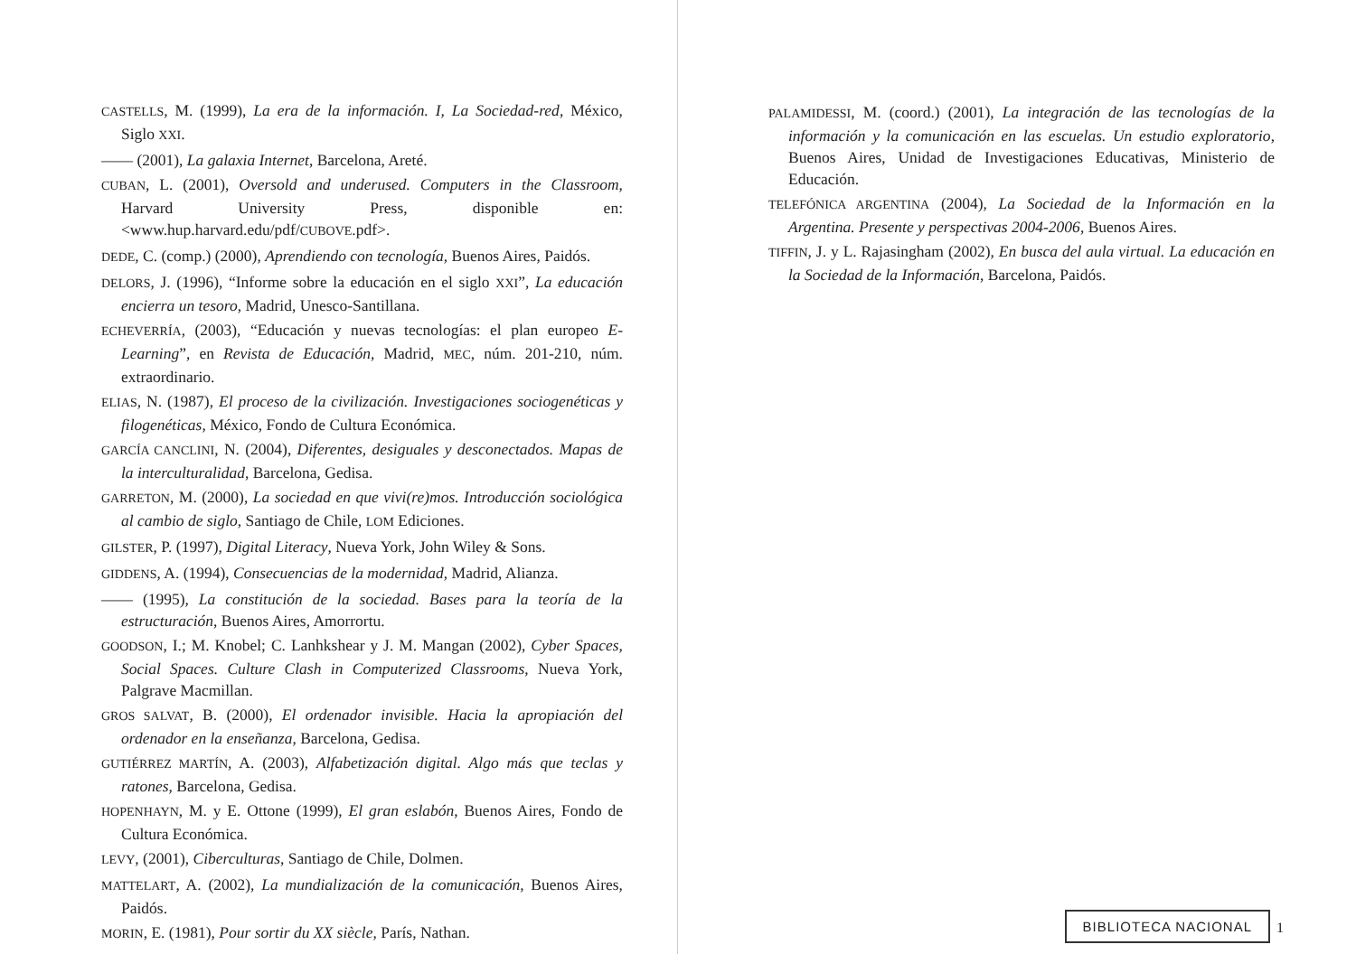CASTELLS, M. (1999), La era de la información. I, La Sociedad-red, México, Siglo XXI.
—— (2001), La galaxia Internet, Barcelona, Areté.
CUBAN, L. (2001), Oversold and underused. Computers in the Classroom, Harvard University Press, disponible en: <www.hup.harvard.edu/pdf/CUBOVE.pdf>.
DEDE, C. (comp.) (2000), Aprendiendo con tecnología, Buenos Aires, Paidós.
DELORS, J. (1996), “Informe sobre la educación en el siglo XXI”, La educación encierra un tesoro, Madrid, Unesco-Santillana.
ECHEVERRÍA, (2003), “Educación y nuevas tecnologías: el plan europeo E-Learning”, en Revista de Educación, Madrid, MEC, núm. 201-210, núm. extraordinario.
ELIAS, N. (1987), El proceso de la civilización. Investigaciones sociogenéticas y filogenéticas, México, Fondo de Cultura Económica.
GARCÍA CANCLINI, N. (2004), Diferentes, desiguales y desconectados. Mapas de la interculturalidad, Barcelona, Gedisa.
GARRETON, M. (2000), La sociedad en que vivi(re)mos. Introducción sociológica al cambio de siglo, Santiago de Chile, LOM Ediciones.
GILSTER, P. (1997), Digital Literacy, Nueva York, John Wiley & Sons.
GIDDENS, A. (1994), Consecuencias de la modernidad, Madrid, Alianza.
—— (1995), La constitución de la sociedad. Bases para la teoría de la estructuración, Buenos Aires, Amorrortu.
GOODSON, I.; M. Knobel; C. Lanhkshear y J. M. Mangan (2002), Cyber Spaces, Social Spaces. Culture Clash in Computerized Classrooms, Nueva York, Palgrave Macmillan.
GROS SALVAT, B. (2000), El ordenador invisible. Hacia la apropiación del ordenador en la enseñanza, Barcelona, Gedisa.
GUTIÉRREZ MARTÍN, A. (2003), Alfabetización digital. Algo más que teclas y ratones, Barcelona, Gedisa.
HOPENHAYN, M. y E. Ottone (1999), El gran eslabón, Buenos Aires, Fondo de Cultura Económica.
LEVY, (2001), Ciberculturas, Santiago de Chile, Dolmen.
MATTELART, A. (2002), La mundialización de la comunicación, Buenos Aires, Paidós.
MORIN, E. (1981), Pour sortir du XX siècle, París, Nathan.
PALAMIDESSI, M. (coord.) (2001), La integración de las tecnologías de la información y la comunicación en las escuelas. Un estudio exploratorio, Buenos Aires, Unidad de Investigaciones Educativas, Ministerio de Educación.
TELEFÓNICA ARGENTINA (2004), La Sociedad de la Información en la Argentina. Presente y perspectivas 2004-2006, Buenos Aires.
TIFFIN, J. y L. Rajasingham (2002), En busca del aula virtual. La educación en la Sociedad de la Información, Barcelona, Paidós.
BIBLIOTECA NACIONAL 1